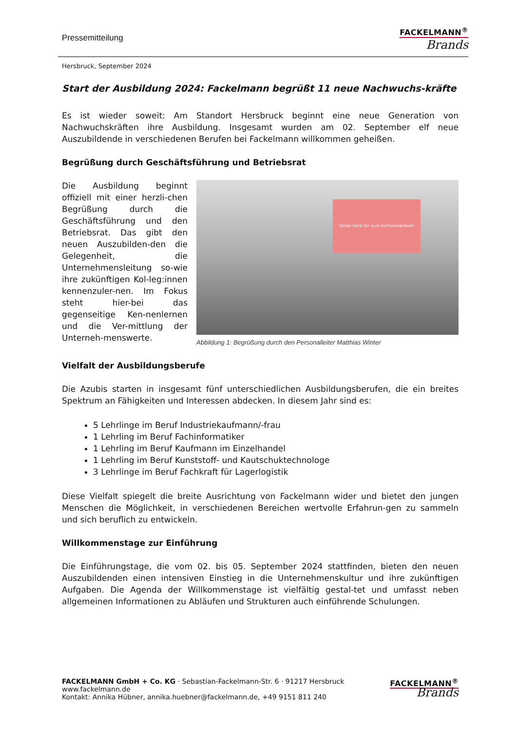Pressemitteilung
FACKELMANN<sup>®</sup>
Brands
Hersbruck, September 2024
Start der Ausbildung 2024: Fackelmann begrüßt 11 neue Nachwuchs-kräfte
Es ist wieder soweit: Am Standort Hersbruck beginnt eine neue Generation von Nachwuchskräften ihre Ausbildung. Insgesamt wurden am 02. September elf neue Auszubildende in verschiedenen Berufen bei Fackelmann willkommen geheißen.
Begrüßung durch Geschäftsführung und Betriebsrat
Die Ausbildung beginnt offiziell mit einer herzli-chen Begrüßung durch die Geschäftsführung und den Betriebsrat. Das gibt den neuen Auszubilden-den die Gelegenheit, die Unternehmensleitung so-wie ihre zukünftigen Kol-leg:innen kennenzuler-nen. Im Fokus steht hier-bei das gegenseitige Ken-nenlernen und die Ver-mittlung der Unterneh-menswerte.
Vielen Dank für eure Aufmerksamkeit!
Abbildung 1: Begrüßung durch den Personalleiter Matthias Winter
Vielfalt der Ausbildungsberufe
Die Azubis starten in insgesamt fünf unterschiedlichen Ausbildungsberufen, die ein breites Spektrum an Fähigkeiten und Interessen abdecken. In diesem Jahr sind es:
5 Lehrlinge im Beruf Industriekaufmann/-frau
1 Lehrling im Beruf Fachinformatiker
1 Lehrling im Beruf Kaufmann im Einzelhandel
1 Lehrling im Beruf Kunststoff- und Kautschuktechnologe
3 Lehrlinge im Beruf Fachkraft für Lagerlogistik
Diese Vielfalt spiegelt die breite Ausrichtung von Fackelmann wider und bietet den jungen Menschen die Möglichkeit, in verschiedenen Bereichen wertvolle Erfahrun-gen zu sammeln und sich beruflich zu entwickeln.
Willkommenstage zur Einführung
Die Einführungstage, die vom 02. bis 05. September 2024 stattfinden, bieten den neuen Auszubildenden einen intensiven Einstieg in die Unternehmenskultur und ihre zukünftigen Aufgaben. Die Agenda der Willkommenstage ist vielfältig gestal-tet und umfasst neben allgemeinen Informationen zu Abläufen und Strukturen auch einführende Schulungen.
FACKELMANN GmbH + Co. KG · Sebastian-Fackelmann-Str. 6 · 91217 Hersbruck
www.fackelmann.de
Kontakt: Annika Hübner, annika.huebner@fackelmann.de, +49 9151 811 240
FACKELMANN<sup>®</sup>
Brands